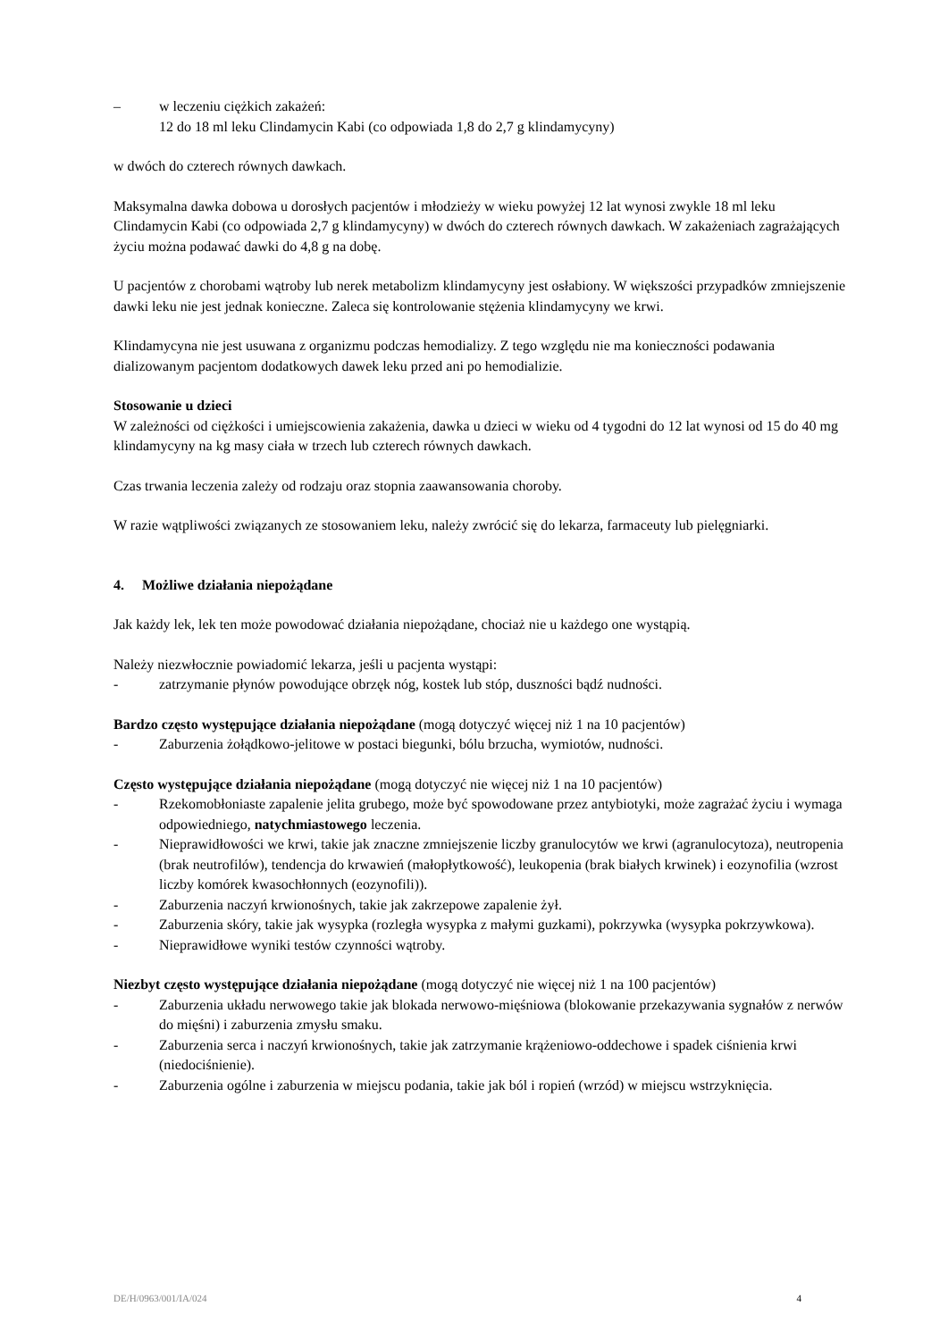– w leczeniu ciężkich zakażeń:
12 do 18 ml leku Clindamycin Kabi (co odpowiada 1,8 do 2,7 g klindamycyny)
w dwóch do czterech równych dawkach.
Maksymalna dawka dobowa u dorosłych pacjentów i młodzieży w wieku powyżej 12 lat wynosi zwykle 18 ml leku Clindamycin Kabi (co odpowiada 2,7 g klindamycyny) w dwóch do czterech równych dawkach. W zakażeniach zagrażających życiu można podawać dawki do 4,8 g na dobę.
U pacjentów z chorobami wątroby lub nerek metabolizm klindamycyny jest osłabiony. W większości przypadków zmniejszenie dawki leku nie jest jednak konieczne. Zaleca się kontrolowanie stężenia klindamycyny we krwi.
Klindamycyna nie jest usuwana z organizmu podczas hemodializy. Z tego względu nie ma konieczności podawania dializowanym pacjentom dodatkowych dawek leku przed ani po hemodializie.
Stosowanie u dzieci
W zależności od ciężkości i umiejscowienia zakażenia, dawka u dzieci w wieku od 4 tygodni do 12 lat wynosi od 15 do 40 mg klindamycyny na kg masy ciała w trzech lub czterech równych dawkach.
Czas trwania leczenia zależy od rodzaju oraz stopnia zaawansowania choroby.
W razie wątpliwości związanych ze stosowaniem leku, należy zwrócić się do lekarza, farmaceuty lub pielęgniarki.
4. Możliwe działania niepożądane
Jak każdy lek, lek ten może powodować działania niepożądane, chociaż nie u każdego one wystąpią.
Należy niezwłocznie powiadomić lekarza, jeśli u pacjenta wystąpi:
- zatrzymanie płynów powodujące obrzęk nóg, kostek lub stóp, duszności bądź nudności.
Bardzo często występujące działania niepożądane (mogą dotyczyć więcej niż 1 na 10 pacjentów)
- Zaburzenia żołądkowo-jelitowe w postaci biegunki, bólu brzucha, wymiotów, nudności.
Często występujące działania niepożądane (mogą dotyczyć nie więcej niż 1 na 10 pacjentów)
- Rzekomobłoniaste zapalenie jelita grubego, może być spowodowane przez antybiotyki, może zagrażać życiu i wymaga odpowiedniego, natychmiastowego leczenia.
- Nieprawidłowości we krwi, takie jak znaczne zmniejszenie liczby granulocytów we krwi (agranulocytoza), neutropenia (brak neutrofilów), tendencja do krwawień (małopłytkowość), leukopenia (brak białych krwinek) i eozynofilia (wzrost liczby komórek kwasochłonnych (eozynofili)).
- Zaburzenia naczyń krwionośnych, takie jak zakrzepowe zapalenie żył.
- Zaburzenia skóry, takie jak wysypka (rozległa wysypka z małymi guzkami), pokrzywka (wysypka pokrzywkowa).
- Nieprawidłowe wyniki testów czynności wątroby.
Niezbyt często występujące działania niepożądane (mogą dotyczyć nie więcej niż 1 na 100 pacjentów)
- Zaburzenia układu nerwowego takie jak blokada nerwowo-mięśniowa (blokowanie przekazywania sygnałów z nerwów do mięśni) i zaburzenia zmysłu smaku.
- Zaburzenia serca i naczyń krwionośnych, takie jak zatrzymanie krążeniowo-oddechowe i spadek ciśnienia krwi (niedociśnienie).
- Zaburzenia ogólne i zaburzenia w miejscu podania, takie jak ból i ropień (wrzód) w miejscu wstrzyknięcia.
DE/H/0963/001/IA/024 4